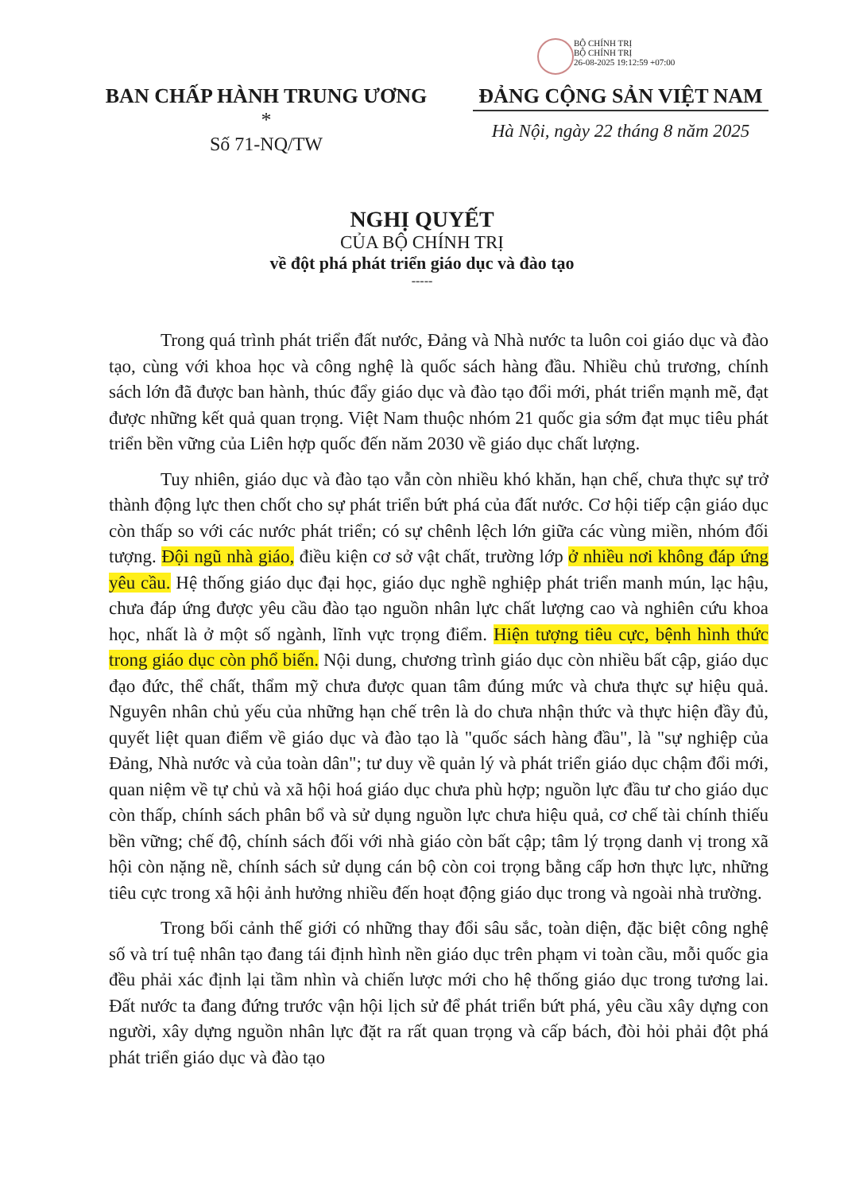BỘ CHÍNH TRỊ
BỘ CHÍNH TRỊ
26-08-2025 19:12:59 +07:00
BAN CHẤP HÀNH TRUNG ƯƠNG
*
Số 71-NQ/TW
ĐẢNG CỘNG SẢN VIỆT NAM
Hà Nội, ngày 22 tháng 8 năm 2025
NGHỊ QUYẾT
CỦA BỘ CHÍNH TRỊ
về đột phá phát triển giáo dục và đào tạo
-----
Trong quá trình phát triển đất nước, Đảng và Nhà nước ta luôn coi giáo dục và đào tạo, cùng với khoa học và công nghệ là quốc sách hàng đầu. Nhiều chủ trương, chính sách lớn đã được ban hành, thúc đẩy giáo dục và đào tạo đổi mới, phát triển mạnh mẽ, đạt được những kết quả quan trọng. Việt Nam thuộc nhóm 21 quốc gia sớm đạt mục tiêu phát triển bền vững của Liên hợp quốc đến năm 2030 về giáo dục chất lượng.
Tuy nhiên, giáo dục và đào tạo vẫn còn nhiều khó khăn, hạn chế, chưa thực sự trở thành động lực then chốt cho sự phát triển bứt phá của đất nước. Cơ hội tiếp cận giáo dục còn thấp so với các nước phát triển; có sự chênh lệch lớn giữa các vùng miền, nhóm đối tượng. Đội ngũ nhà giáo, điều kiện cơ sở vật chất, trường lớp ở nhiều nơi không đáp ứng yêu cầu. Hệ thống giáo dục đại học, giáo dục nghề nghiệp phát triển manh mún, lạc hậu, chưa đáp ứng được yêu cầu đào tạo nguồn nhân lực chất lượng cao và nghiên cứu khoa học, nhất là ở một số ngành, lĩnh vực trọng điểm. Hiện tượng tiêu cực, bệnh hình thức trong giáo dục còn phổ biến. Nội dung, chương trình giáo dục còn nhiều bất cập, giáo dục đạo đức, thể chất, thẩm mỹ chưa được quan tâm đúng mức và chưa thực sự hiệu quả. Nguyên nhân chủ yếu của những hạn chế trên là do chưa nhận thức và thực hiện đầy đủ, quyết liệt quan điểm về giáo dục và đào tạo là "quốc sách hàng đầu", là "sự nghiệp của Đảng, Nhà nước và của toàn dân"; tư duy về quản lý và phát triển giáo dục chậm đổi mới, quan niệm về tự chủ và xã hội hoá giáo dục chưa phù hợp; nguồn lực đầu tư cho giáo dục còn thấp, chính sách phân bổ và sử dụng nguồn lực chưa hiệu quả, cơ chế tài chính thiếu bền vững; chế độ, chính sách đối với nhà giáo còn bất cập; tâm lý trọng danh vị trong xã hội còn nặng nề, chính sách sử dụng cán bộ còn coi trọng bằng cấp hơn thực lực, những tiêu cực trong xã hội ảnh hưởng nhiều đến hoạt động giáo dục trong và ngoài nhà trường.
Trong bối cảnh thế giới có những thay đổi sâu sắc, toàn diện, đặc biệt công nghệ số và trí tuệ nhân tạo đang tái định hình nền giáo dục trên phạm vi toàn cầu, mỗi quốc gia đều phải xác định lại tầm nhìn và chiến lược mới cho hệ thống giáo dục trong tương lai. Đất nước ta đang đứng trước vận hội lịch sử để phát triển bứt phá, yêu cầu xây dựng con người, xây dựng nguồn nhân lực đặt ra rất quan trọng và cấp bách, đòi hỏi phải đột phá phát triển giáo dục và đào tạo